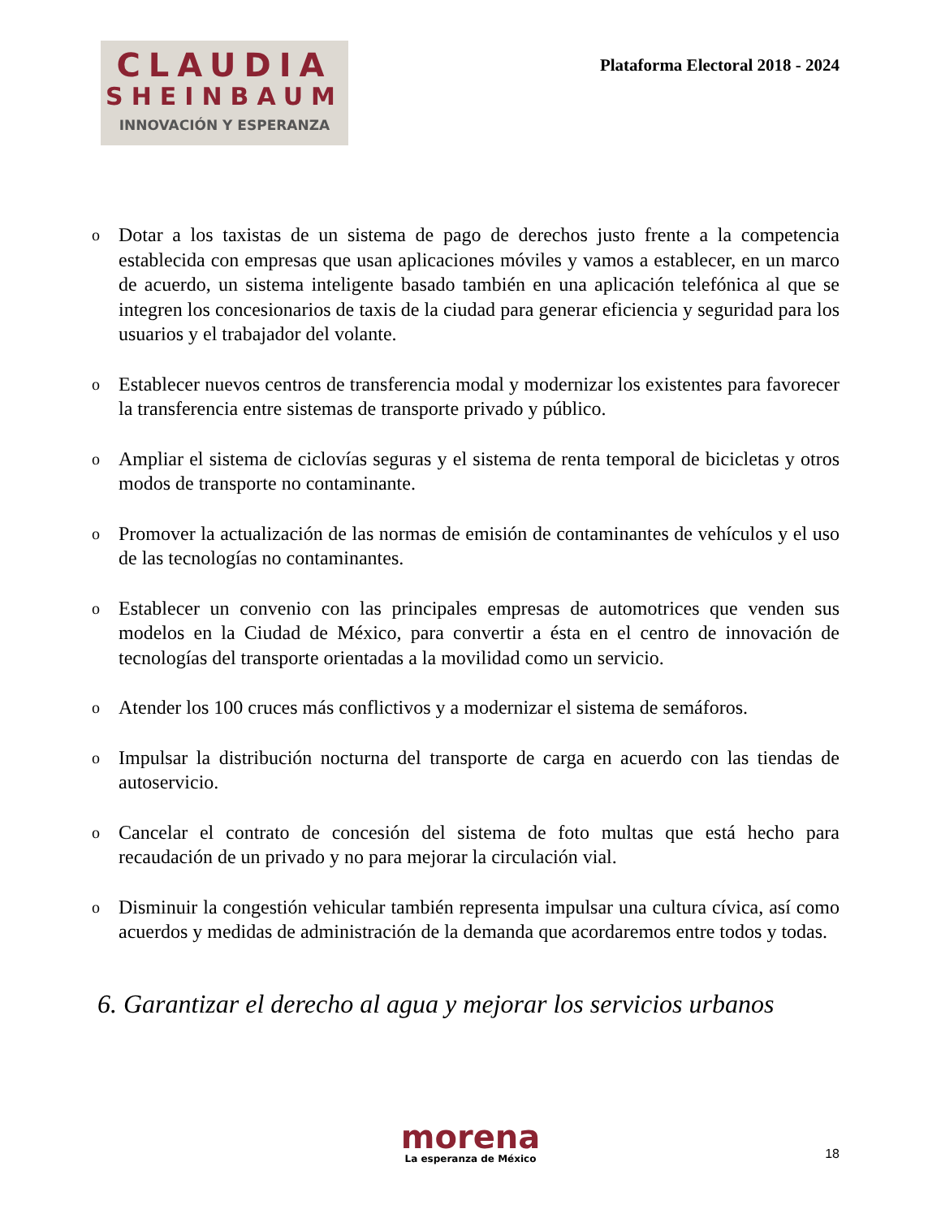CLAUDIA
SHEINBAUM
INNOVACIÓN Y ESPERANZA
Plataforma Electoral 2018 - 2024
o Dotar a los taxistas de un sistema de pago de derechos justo frente a la competencia establecida con empresas que usan aplicaciones móviles y vamos a establecer, en un marco de acuerdo, un sistema inteligente basado también en una aplicación telefónica al que se integren los concesionarios de taxis de la ciudad para generar eficiencia y seguridad para los usuarios y el trabajador del volante.
o Establecer nuevos centros de transferencia modal y modernizar los existentes para favorecer la transferencia entre sistemas de transporte privado y público.
o Ampliar el sistema de ciclovías seguras y el sistema de renta temporal de bicicletas y otros modos de transporte no contaminante.
o Promover la actualización de las normas de emisión de contaminantes de vehículos y el uso de las tecnologías no contaminantes.
o Establecer un convenio con las principales empresas de automotrices que venden sus modelos en la Ciudad de México, para convertir a ésta en el centro de innovación de tecnologías del transporte orientadas a la movilidad como un servicio.
o Atender los 100 cruces más conflictivos y a modernizar el sistema de semáforos.
o Impulsar la distribución nocturna del transporte de carga en acuerdo con las tiendas de autoservicio.
o Cancelar el contrato de concesión del sistema de foto multas que está hecho para recaudación de un privado y no para mejorar la circulación vial.
o Disminuir la congestión vehicular también representa impulsar una cultura cívica, así como acuerdos y medidas de administración de la demanda que acordaremos entre todos y todas.
6. Garantizar el derecho al agua y mejorar los servicios urbanos
morena
La esperanza de México
18